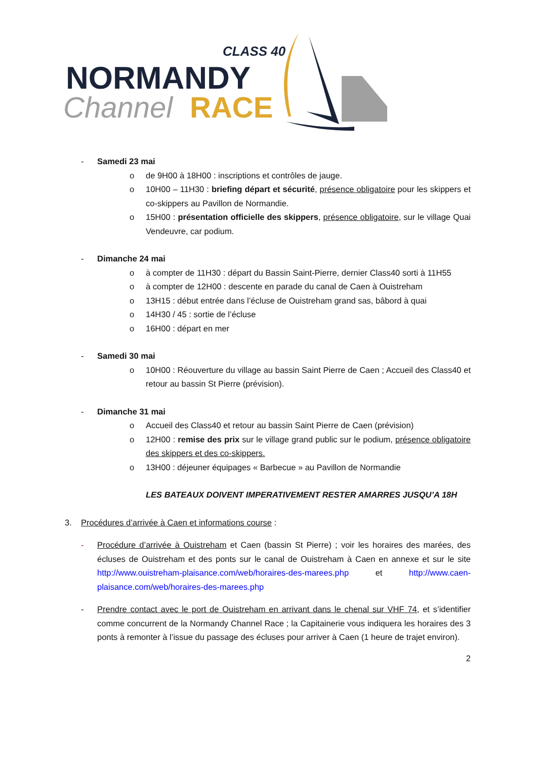CLASS 40
NORMANDY
Channel
RACE
- Samedi 23 mai
o de 9H00 à 18H00 : inscriptions et contrôles de jauge.
o 10H00 – 11H30 : briefing départ et sécurité, présence obligatoire pour les skippers et co-skippers au Pavillon de Normandie.
o 15H00 : présentation officielle des skippers, présence obligatoire, sur le village Quai Vendeuvre, car podium.
- Dimanche 24 mai
o à compter de 11H30 : départ du Bassin Saint-Pierre, dernier Class40 sorti à 11H55
o à compter de 12H00 : descente en parade du canal de Caen à Ouistreham
o 13H15 : début entrée dans l’écluse de Ouistreham grand sas, bâbord à quai
o 14H30 / 45 : sortie de l’écluse
o 16H00 : départ en mer
- Samedi 30 mai
o 10H00 : Réouverture du village au bassin Saint Pierre de Caen ; Accueil des Class40 et retour au bassin St Pierre (prévision).
- Dimanche 31 mai
o Accueil des Class40 et retour au bassin Saint Pierre de Caen (prévision)
o 12H00 : remise des prix sur le village grand public sur le podium, présence obligatoire des skippers et des co-skippers.
o 13H00 : déjeuner équipages « Barbecue » au Pavillon de Normandie
LES BATEAUX DOIVENT IMPERATIVEMENT RESTER AMARRES JUSQU’A 18H
3. Procédures d’arrivée à Caen et informations course :
- Procédure d’arrivée à Ouistreham et Caen (bassin St Pierre) ; voir les horaires des marées, des écluses de Ouistreham et des ponts sur le canal de Ouistreham à Caen en annexe et sur le site http://www.ouistreham-plaisance.com/web/horaires-des-marees.php et http://www.caen-plaisance.com/web/horaires-des-marees.php
- Prendre contact avec le port de Ouistreham en arrivant dans le chenal sur VHF 74, et s’identifier comme concurrent de la Normandy Channel Race ; la Capitainerie vous indiquera les horaires des 3 ponts à remonter à l’issue du passage des écluses pour arriver à Caen (1 heure de trajet environ).
2